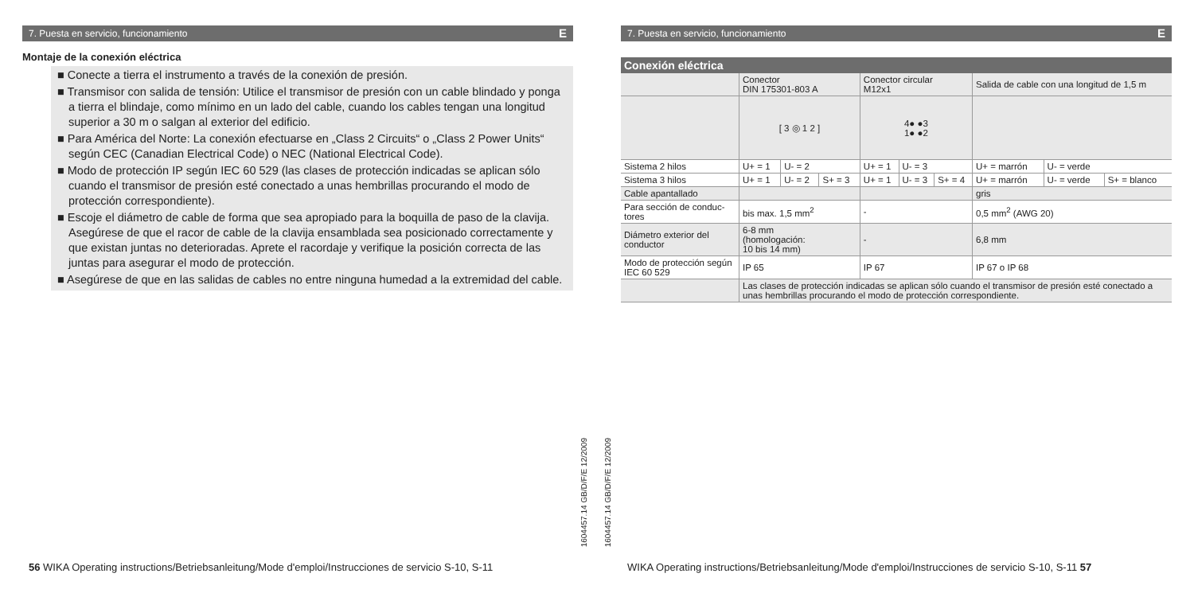7. Puesta en servicio, funcionamiento E
Montaje de la conexión eléctrica
■ Conecte a tierra el instrumento a través de la conexión de presión.
■ Transmisor con salida de tensión: Utilice el transmisor de presión con un cable blindado y ponga a tierra el blindaje, como mínimo en un lado del cable, cuando los cables tengan una longitud superior a 30 m o salgan al exterior del edificio.
■ Para América del Norte: La conexión efectuarse en „Class 2 Circuits“ o „Class 2 Power Units“ según CEC (Canadian Electrical Code) o NEC (National Electrical Code).
■ Modo de protección IP según IEC 60 529 (las clases de protección indicadas se aplican sólo cuando el transmisor de presión esté conectado a unas hembrillas procurando el modo de protección correspondiente).
■ Escoje el diámetro de cable de forma que sea apropiado para la boquilla de paso de la clavija. Asegúrese de que el racor de cable de la clavija ensamblada sea posicionado correctamente y que existan juntas no deterioradas. Aprete el racordaje y verifique la posición correcta de las juntas para asegurar el modo de protección.
■ Asegúrese de que en las salidas de cables no entre ninguna humedad a la extremidad del cable.
56 WIKA Operating instructions/Betriebsanleitung/Mode d'emploi/Instrucciones de servicio S-10, S-11
1604457.14 GB/D/F/E 12/2009
1604457.14 GB/D/F/E 12/2009
7. Puesta en servicio, funcionamiento E
Conexión eléctrica
| | Conector DIN 175301-803 A | | | Conector circular M12x1 | | | Salida de cable con una longitud de 1,5 m | | |
| | [ 3 ◎ 1 2 ] | | | 4● ●3 1● ●2 | | | | | |
| Sistema 2 hilos | U+ = 1 | U- = 2 | | U+ = 1 | U- = 3 | | U+ = marrón | U- = verde | |
| Sistema 3 hilos | U+ = 1 | U- = 2 | S+ = 3 | U+ = 1 | U- = 3 | S+ = 4 | U+ = marrón | U- = verde | S+ = blanco |
| Cable apantallado | | | | | | | gris | | |
| Para sección de conduc-tores | bis max. 1,5 mm<sup>2</sup> | | | - | | | 0,5 mm<sup>2</sup> (AWG 20) | | |
| Diámetro exterior del conductor | 6-8 mm (homologación: 10 bis 14 mm) | | | - | | | 6,8 mm | | |
| Modo de protección según IEC 60 529 | IP 65 | | | IP 67 | | | IP 67 o IP 68 | | |
| | Las clases de protección indicadas se aplican sólo cuando el transmisor de presión esté conectado a unas hembrillas procurando el modo de protección correspondiente. | | | | | | | | |
WIKA Operating instructions/Betriebsanleitung/Mode d'emploi/Instrucciones de servicio S-10, S-11 57